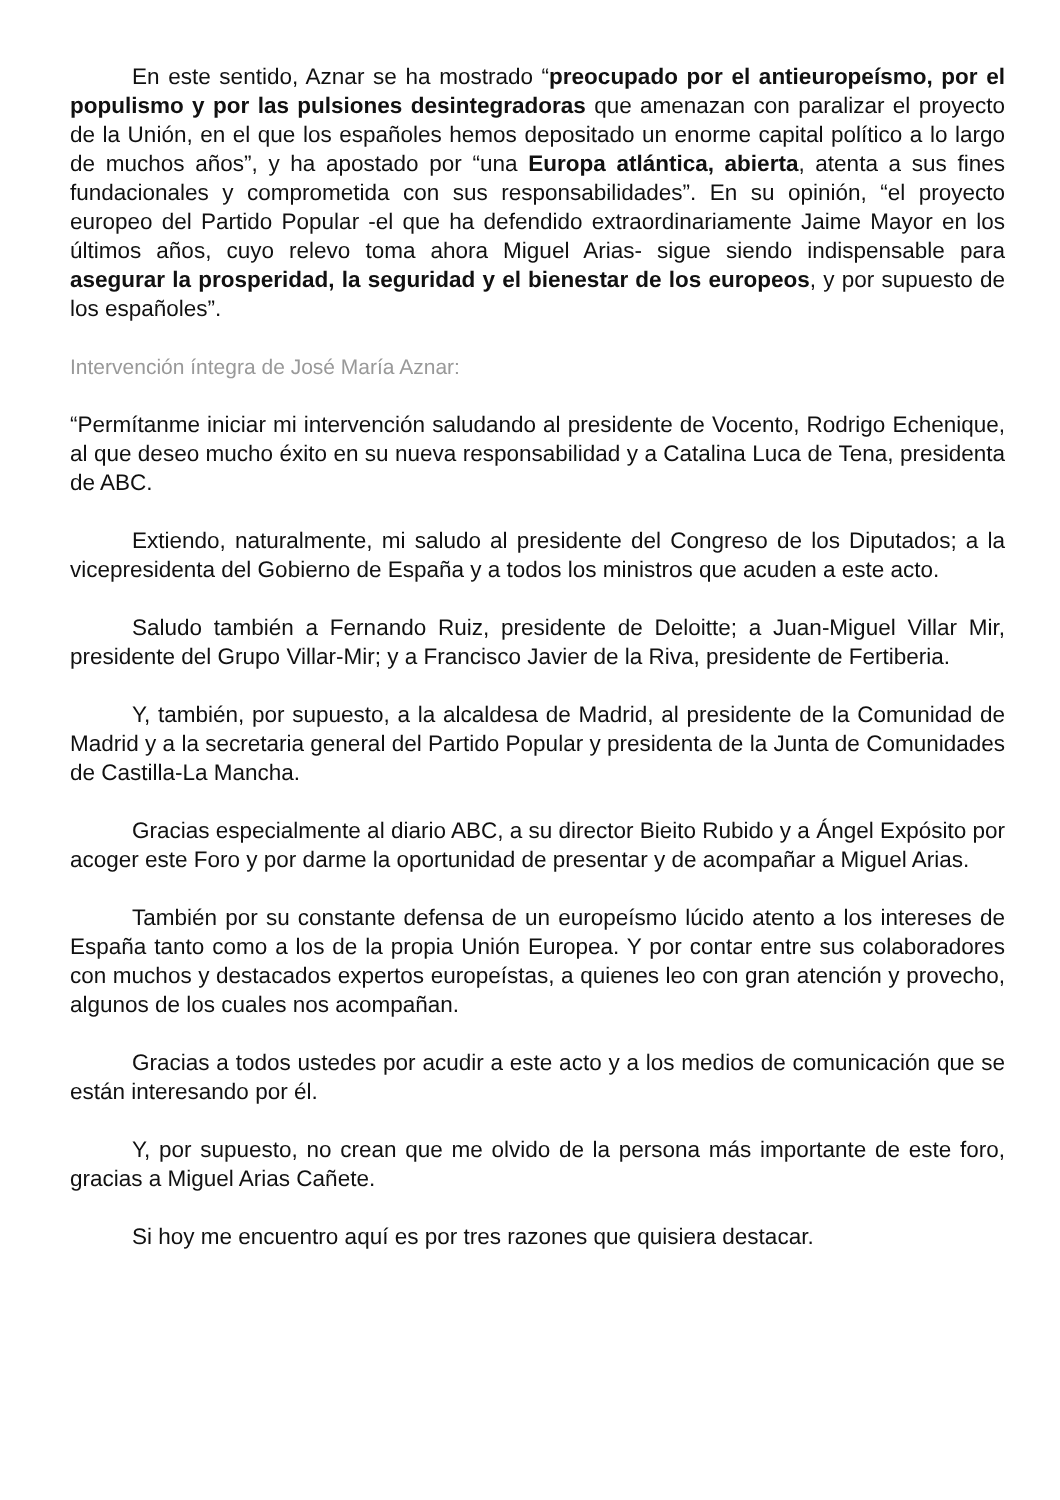En este sentido, Aznar se ha mostrado “preocupado por el antieuropeísmo, por el populismo y por las pulsiones desintegradoras que amenazan con paralizar el proyecto de la Unión, en el que los españoles hemos depositado un enorme capital político a lo largo de muchos años”, y ha apostado por “una Europa atlántica, abierta, atenta a sus fines fundacionales y comprometida con sus responsabilidades”. En su opinión, “el proyecto europeo del Partido Popular -el que ha defendido extraordinariamente Jaime Mayor en los últimos años, cuyo relevo toma ahora Miguel Arias- sigue siendo indispensable para asegurar la prosperidad, la seguridad y el bienestar de los europeos, y por supuesto de los españoles”.
Intervención íntegra de José María Aznar:
“Permítanme iniciar mi intervención saludando al presidente de Vocento, Rodrigo Echenique, al que deseo mucho éxito en su nueva responsabilidad y a Catalina Luca de Tena, presidenta de ABC.
Extiendo, naturalmente, mi saludo al presidente del Congreso de los Diputados; a la vicepresidenta del Gobierno de España y a todos los ministros que acuden a este acto.
Saludo también a Fernando Ruiz, presidente de Deloitte; a Juan-Miguel Villar Mir, presidente del Grupo Villar-Mir; y a Francisco Javier de la Riva, presidente de Fertiberia.
Y, también, por supuesto, a la alcaldesa de Madrid, al presidente de la Comunidad de Madrid y a la secretaria general del Partido Popular y presidenta de la Junta de Comunidades de Castilla-La Mancha.
Gracias especialmente al diario ABC, a su director Bieito Rubido y a Ángel Expósito por acoger este Foro y por darme la oportunidad de presentar y de acompañar a Miguel Arias.
También por su constante defensa de un europeísmo lúcido atento a los intereses de España tanto como a los de la propia Unión Europea. Y por contar entre sus colaboradores con muchos y destacados expertos europeístas, a quienes leo con gran atención y provecho, algunos de los cuales nos acompañan.
Gracias a todos ustedes por acudir a este acto y a los medios de comunicación que se están interesando por él.
Y, por supuesto, no crean que me olvido de la persona más importante de este foro, gracias a Miguel Arias Cañete.
Si hoy me encuentro aquí es por tres razones que quisiera destacar.